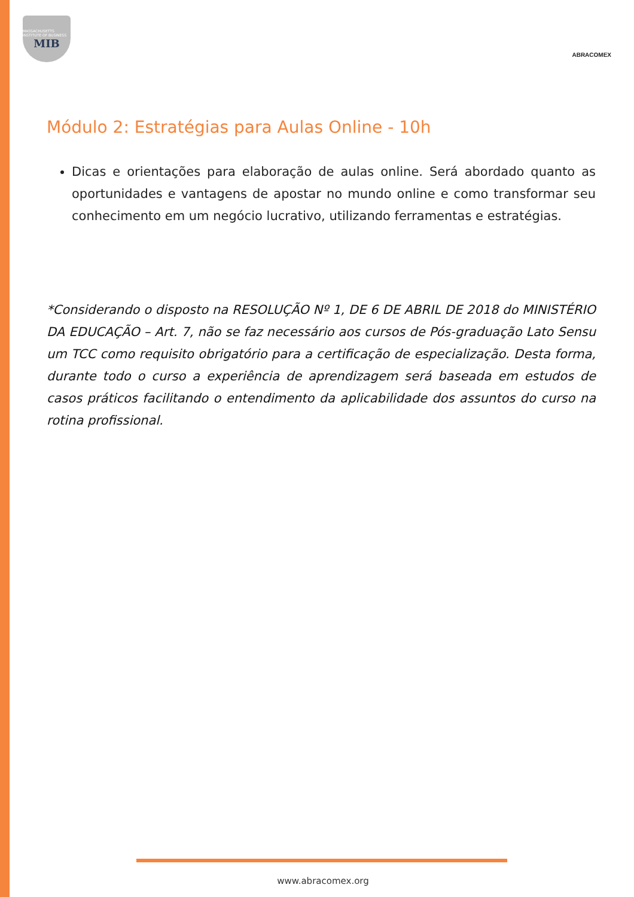MASSACHUSETTS INSTITUTE OF BUSINESS
MIB
ABRACOMEX
Módulo 2: Estratégias para Aulas Online - 10h
Dicas e orientações para elaboração de aulas online. Será abordado quanto as oportunidades e vantagens de apostar no mundo online e como transformar seu conhecimento em um negócio lucrativo, utilizando ferramentas e estratégias.
*Considerando o disposto na RESOLUÇÃO Nº 1, DE 6 DE ABRIL DE 2018 do MINISTÉRIO DA EDUCAÇÃO – Art. 7, não se faz necessário aos cursos de Pós-graduação Lato Sensu um TCC como requisito obrigatório para a certificação de especialização. Desta forma, durante todo o curso a experiência de aprendizagem será baseada em estudos de casos práticos facilitando o entendimento da aplicabilidade dos assuntos do curso na rotina profissional.
www.abracomex.org